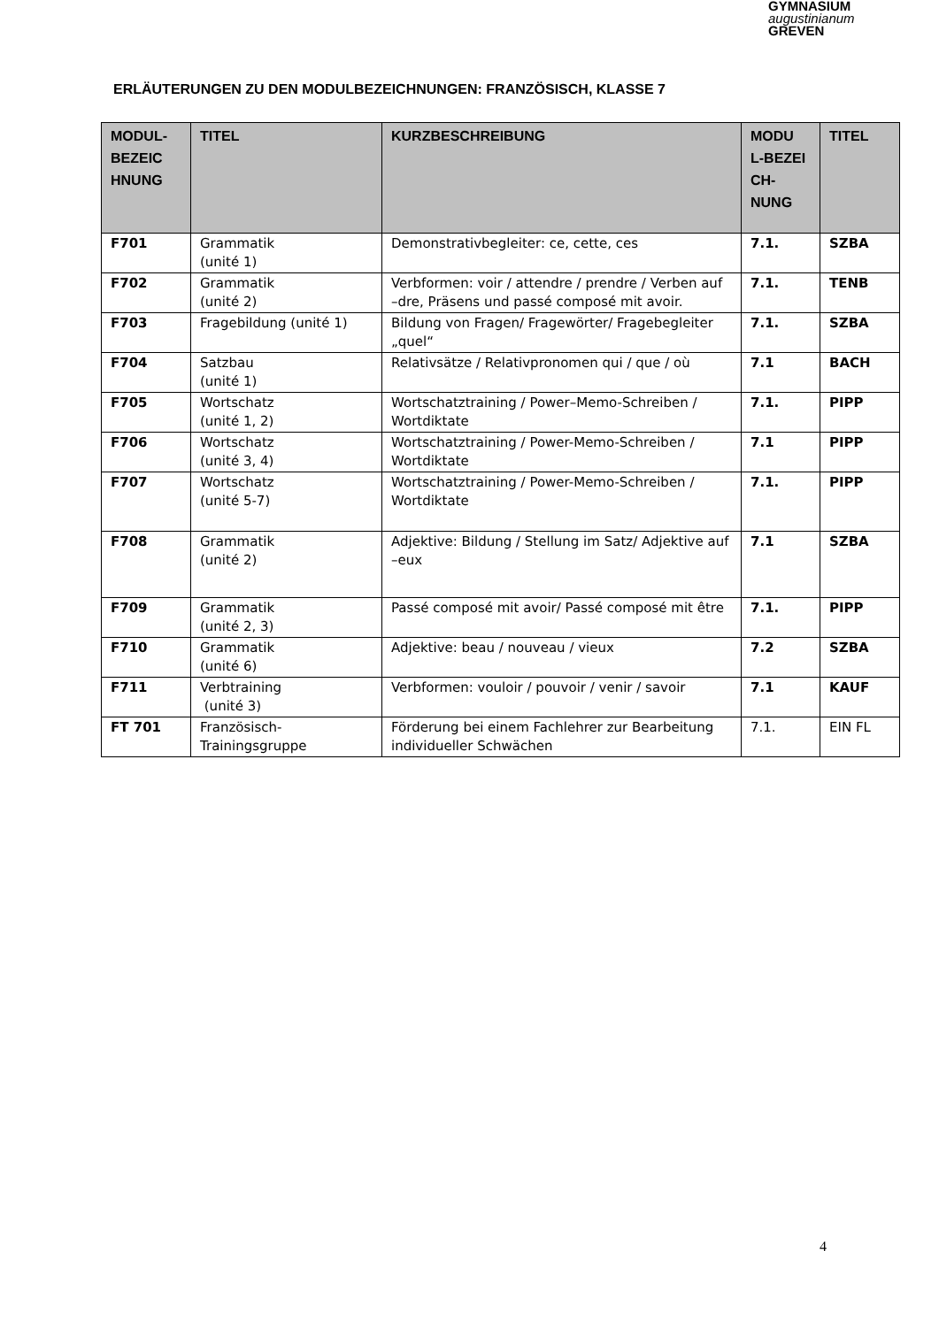GYMNASIUM
augustinianum
GREVEN
ERLÄUTERUNGEN ZU DEN MODULBEZEICHNUNGEN: FRANZÖSISCH, KLASSE 7
| MODUL-BEZEIC HNUNG | TITEL | KURZBESCHREIBUNG | MODU L-BEZEI CH-NUNG | TITEL |
| --- | --- | --- | --- | --- |
| F701 | Grammatik (unité 1) | Demonstrativbegleiter: ce, cette, ces | 7.1. | SZBA |
| F702 | Grammatik (unité 2) | Verbformen: voir / attendre / prendre / Verben auf –dre, Präsens und passé composé mit avoir. | 7.1. | TENB |
| F703 | Fragebildung (unité 1) | Bildung von Fragen/ Fragewörter/ Fragebegleiter „quel“ | 7.1. | SZBA |
| F704 | Satzbau (unité 1) | Relativsätze / Relativpronomen qui / que / où | 7.1 | BACH |
| F705 | Wortschatz (unité 1, 2) | Wortschatztraining / Power–Memo-Schreiben / Wortdiktate | 7.1. | PIPP |
| F706 | Wortschatz (unité 3, 4) | Wortschatztraining / Power-Memo-Schreiben / Wortdiktate | 7.1 | PIPP |
| F707 | Wortschatz (unité 5-7) | Wortschatztraining / Power-Memo-Schreiben / Wortdiktate | 7.1. | PIPP |
| F708 | Grammatik (unité 2) | Adjektive: Bildung / Stellung im Satz/ Adjektive auf –eux | 7.1 | SZBA |
| F709 | Grammatik (unité 2, 3) | Passé composé mit avoir/ Passé composé mit être | 7.1. | PIPP |
| F710 | Grammatik (unité 6) | Adjektive: beau / nouveau / vieux | 7.2 | SZBA |
| F711 | Verbtraining (unité 3) | Verbformen: vouloir / pouvoir / venir / savoir | 7.1 | KAUF |
| FT 701 | Französisch-Trainingsgruppe | Förderung bei einem Fachlehrer zur Bearbeitung individueller Schwächen | 7.1. | EIN FL |
4